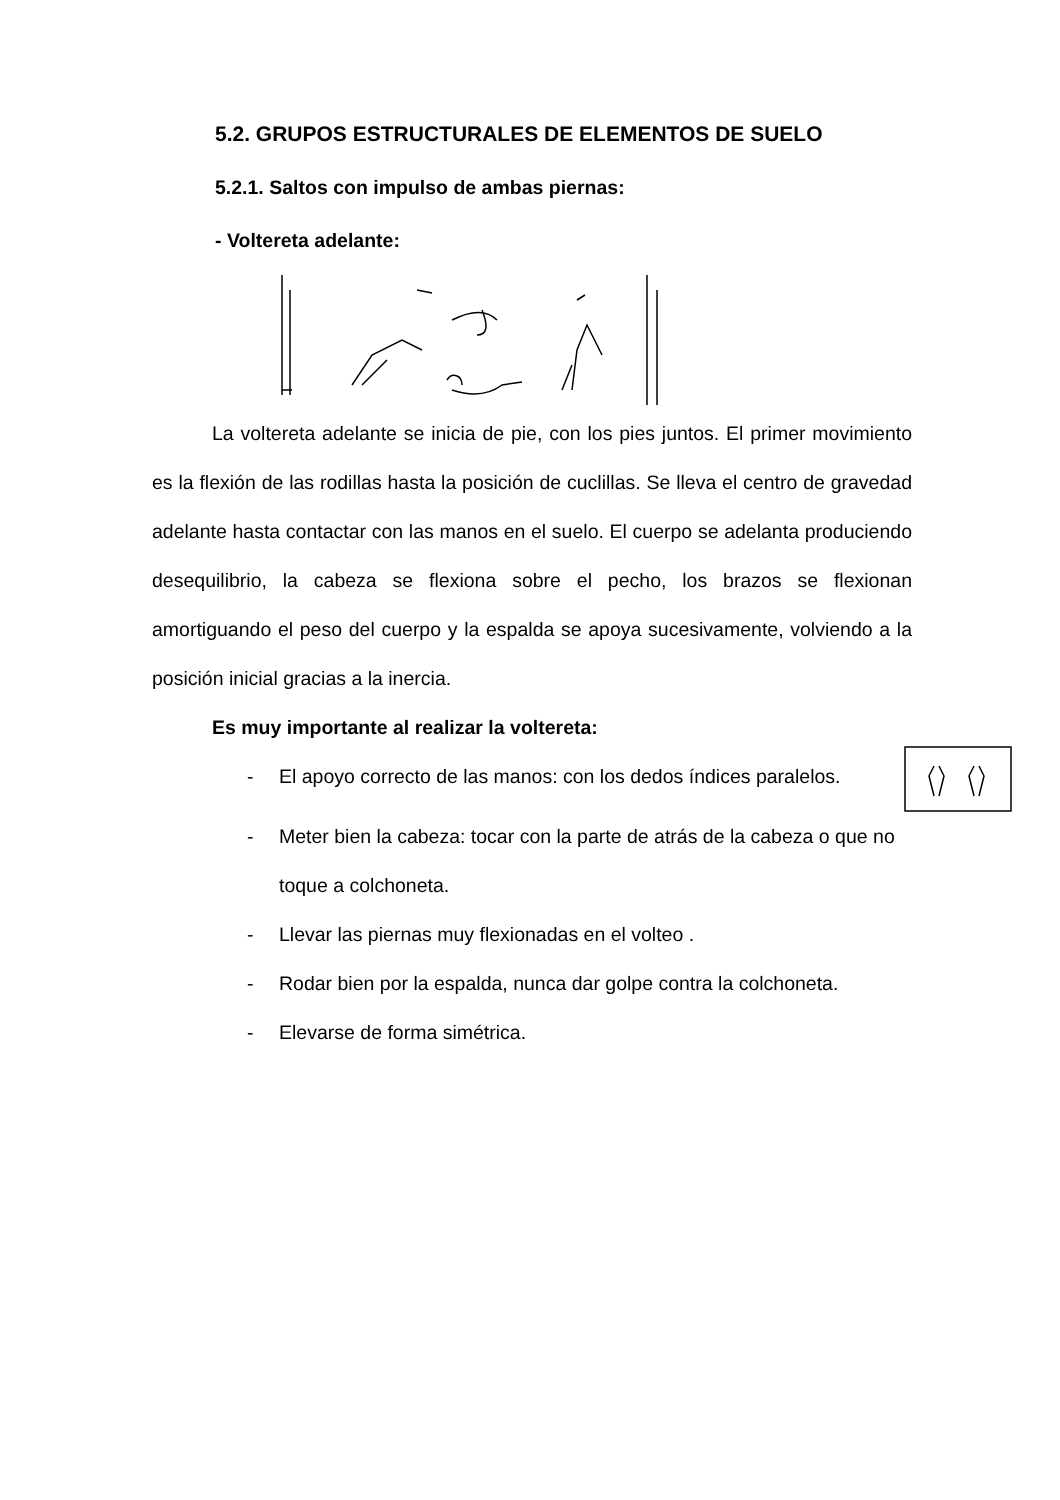5.2. GRUPOS ESTRUCTURALES DE ELEMENTOS DE SUELO
5.2.1. Saltos con impulso de ambas piernas:
- Voltereta adelante:
La voltereta adelante se inicia de pie, con los pies juntos. El primer movimiento es la flexión de las rodillas hasta la posición de cuclillas. Se lleva el centro de gravedad adelante hasta contactar con las manos en el suelo. El cuerpo se adelanta produciendo desequilibrio, la cabeza se flexiona sobre el pecho, los brazos se flexionan amortiguando el peso del cuerpo y la espalda se apoya sucesivamente, volviendo a la posición inicial gracias a la inercia.
Es muy importante al realizar la voltereta:
- El apoyo correcto de las manos: con los dedos índices paralelos.
- Meter bien la cabeza: tocar con la parte de atrás de la cabeza o que no toque a colchoneta.
- Llevar las piernas muy flexionadas en el volteo .
- Rodar bien por la espalda, nunca dar golpe contra la colchoneta.
- Elevarse de forma simétrica.